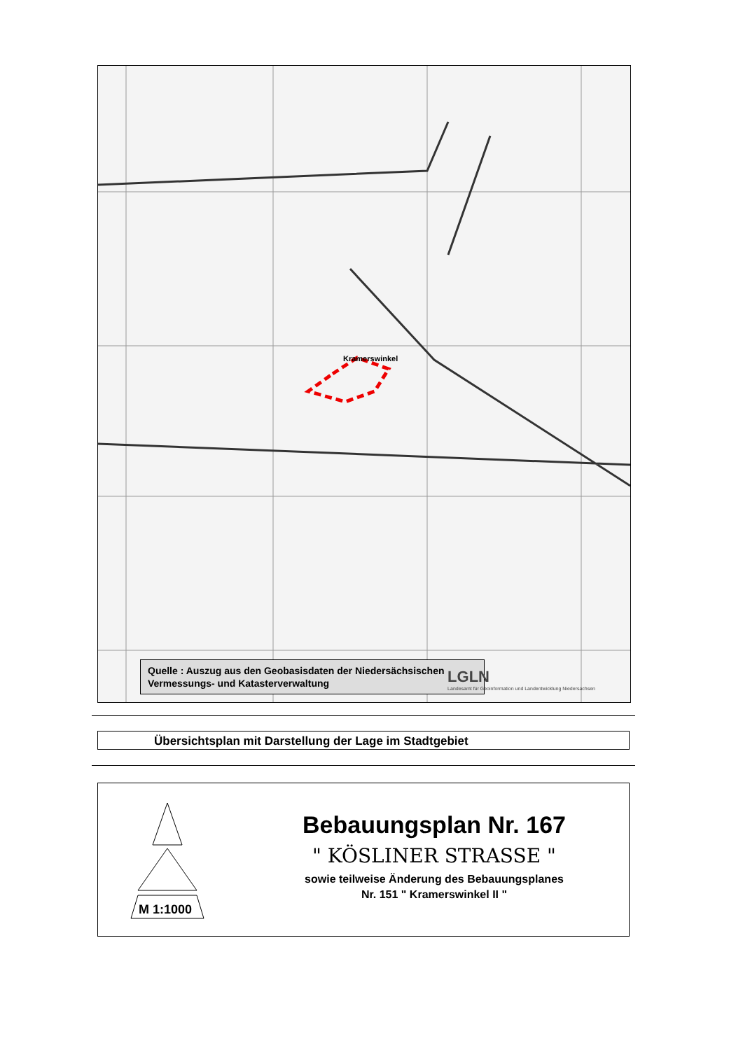Kramerswinkel
Quelle : Auszug aus den Geobasisdaten der Niedersächsischen Vermessungs- und Katasterverwaltung
LGLN
Landesamt für Geoinformation und Landentwicklung Niedersachsen
Übersichtsplan mit Darstellung der Lage im Stadtgebiet
M 1:1000
Bebauungsplan Nr. 167
" KÖSLINER STRASSE "
sowie teilweise Änderung des Bebauungsplanes
Nr. 151 " Kramerswinkel II "